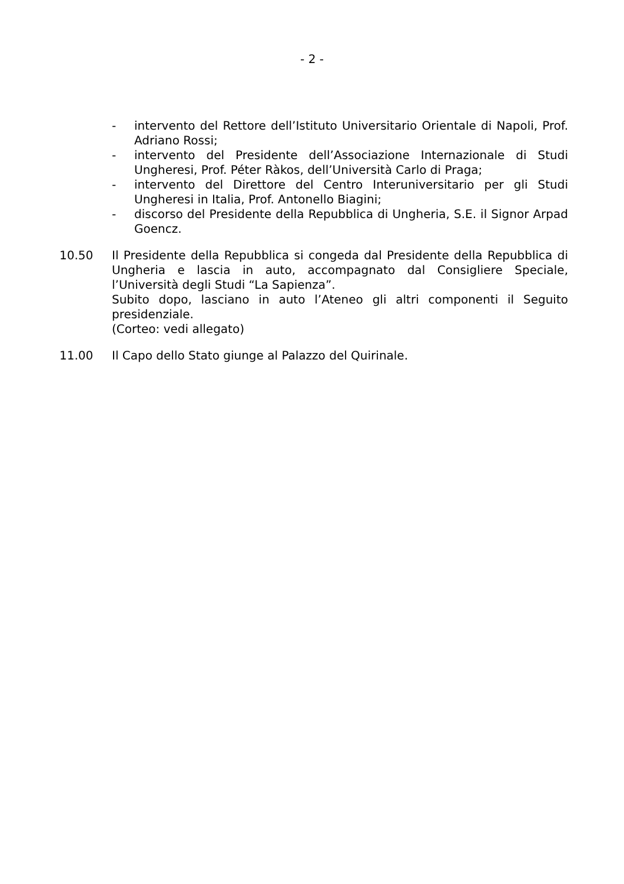- 2 -
- intervento del Rettore dell’Istituto Universitario Orientale di Napoli, Prof. Adriano Rossi;
- intervento del Presidente dell’Associazione Internazionale di Studi Ungheresi, Prof. Péter Ràkos, dell’Università Carlo di Praga;
- intervento del Direttore del Centro Interuniversitario per gli Studi Ungheresi in Italia, Prof. Antonello Biagini;
- discorso del Presidente della Repubblica di Ungheria, S.E. il Signor Arpad Goencz.
10.50 Il Presidente della Repubblica si congeda dal Presidente della Repubblica di Ungheria e lascia in auto, accompagnato dal Consigliere Speciale, l’Università degli Studi “La Sapienza”.
Subito dopo, lasciano in auto l’Ateneo gli altri componenti il Seguito presidenziale.
(Corteo: vedi allegato)
11.00 Il Capo dello Stato giunge al Palazzo del Quirinale.